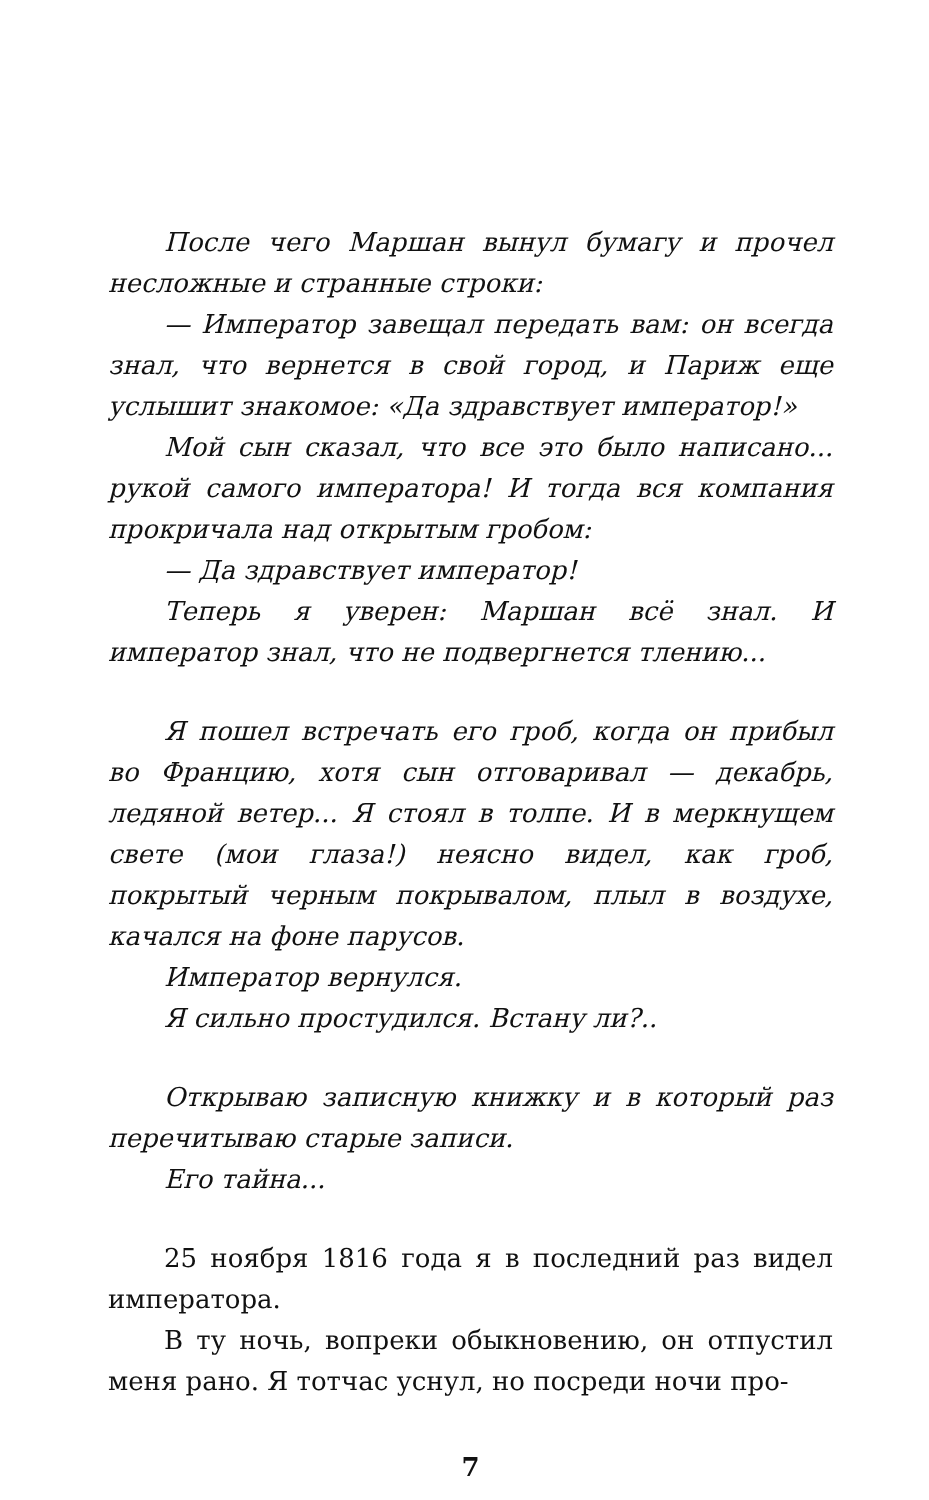После чего Маршан вынул бумагу и прочел несложные и странные строки:
— Император завещал передать вам: он всегда знал, что вернется в свой город, и Париж еще услышит знакомое: «Да здравствует император!»
Мой сын сказал, что все это было написано... рукой самого императора! И тогда вся компания прокричала над открытым гробом:
— Да здравствует император!
Теперь я уверен: Маршан всё знал. И император знал, что не подвергнется тлению...
Я пошел встречать его гроб, когда он прибыл во Францию, хотя сын отговаривал — декабрь, ледяной ветер... Я стоял в толпе. И в меркнущем свете (мои глаза!) неясно видел, как гроб, покрытый черным покрывалом, плыл в воздухе, качался на фоне парусов.
Император вернулся.
Я сильно простудился. Встану ли?..
Открываю записную книжку и в который раз перечитываю старые записи.
Его тайна...
25 ноября 1816 года я в последний раз видел императора.
В ту ночь, вопреки обыкновению, он отпустил меня рано. Я тотчас уснул, но посреди ночи про-
7